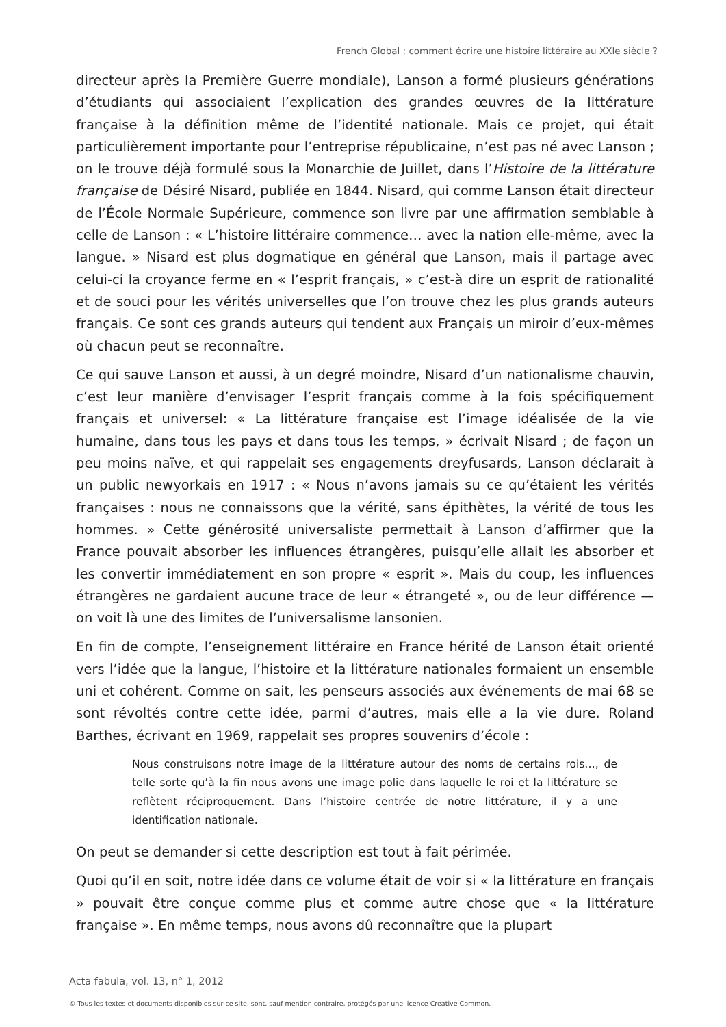French Global : comment écrire une histoire littéraire au XXIe siècle ?
directeur après la Première Guerre mondiale), Lanson a formé plusieurs générations d’étudiants qui associaient l’explication des grandes œuvres de la littérature française à la définition même de l’identité nationale. Mais ce projet, qui était particulièrement importante pour l’entreprise républicaine, n’est pas né avec Lanson ; on le trouve déjà formulé sous la Monarchie de Juillet, dans l’Histoire de la littérature française de Désiré Nisard, publiée en 1844. Nisard, qui comme Lanson était directeur de l’École Normale Supérieure, commence son livre par une affirmation semblable à celle de Lanson : « L’histoire littéraire commence… avec la nation elle-même, avec la langue. » Nisard est plus dogmatique en général que Lanson, mais il partage avec celui-ci la croyance ferme en « l’esprit français, » c’est-à dire un esprit de rationalité et de souci pour les vérités universelles que l’on trouve chez les plus grands auteurs français. Ce sont ces grands auteurs qui tendent aux Français un miroir d’eux-mêmes où chacun peut se reconnaître.
Ce qui sauve Lanson et aussi, à un degré moindre, Nisard d’un nationalisme chauvin, c’est leur manière d’envisager l’esprit français comme à la fois spécifiquement français et universel: « La littérature française est l’image idéalisée de la vie humaine, dans tous les pays et dans tous les temps, » écrivait Nisard ; de façon un peu moins naïve, et qui rappelait ses engagements dreyfusards, Lanson déclarait à un public newyorkais en 1917 : « Nous n’avons jamais su ce qu’étaient les vérités françaises : nous ne connaissons que la vérité, sans épithètes, la vérité de tous les hommes. » Cette générosité universaliste permettait à Lanson d’affirmer que la France pouvait absorber les influences étrangères, puisqu’elle allait les absorber et les convertir immédiatement en son propre « esprit ». Mais du coup, les influences étrangères ne gardaient aucune trace de leur « étrangeté », ou de leur différence — on voit là une des limites de l’universalisme lansonien.
En fin de compte, l’enseignement littéraire en France hérité de Lanson était orienté vers l’idée que la langue, l’histoire et la littérature nationales formaient un ensemble uni et cohérent. Comme on sait, les penseurs associés aux événements de mai 68 se sont révoltés contre cette idée, parmi d’autres, mais elle a la vie dure. Roland Barthes, écrivant en 1969, rappelait ses propres souvenirs d’école :
Nous construisons notre image de la littérature autour des noms de certains rois…, de telle sorte qu’à la fin nous avons une image polie dans laquelle le roi et la littérature se reflètent réciproquement. Dans l’histoire centrée de notre littérature, il y a une identification nationale.
On peut se demander si cette description est tout à fait périmée.
Quoi qu’il en soit, notre idée dans ce volume était de voir si « la littérature en français » pouvait être conçue comme plus et comme autre chose que « la littérature française ». En même temps, nous avons dû reconnaître que la plupart
Acta fabula, vol. 13, n° 1, 2012
© Tous les textes et documents disponibles sur ce site, sont, sauf mention contraire, protégés par une licence Creative Common.